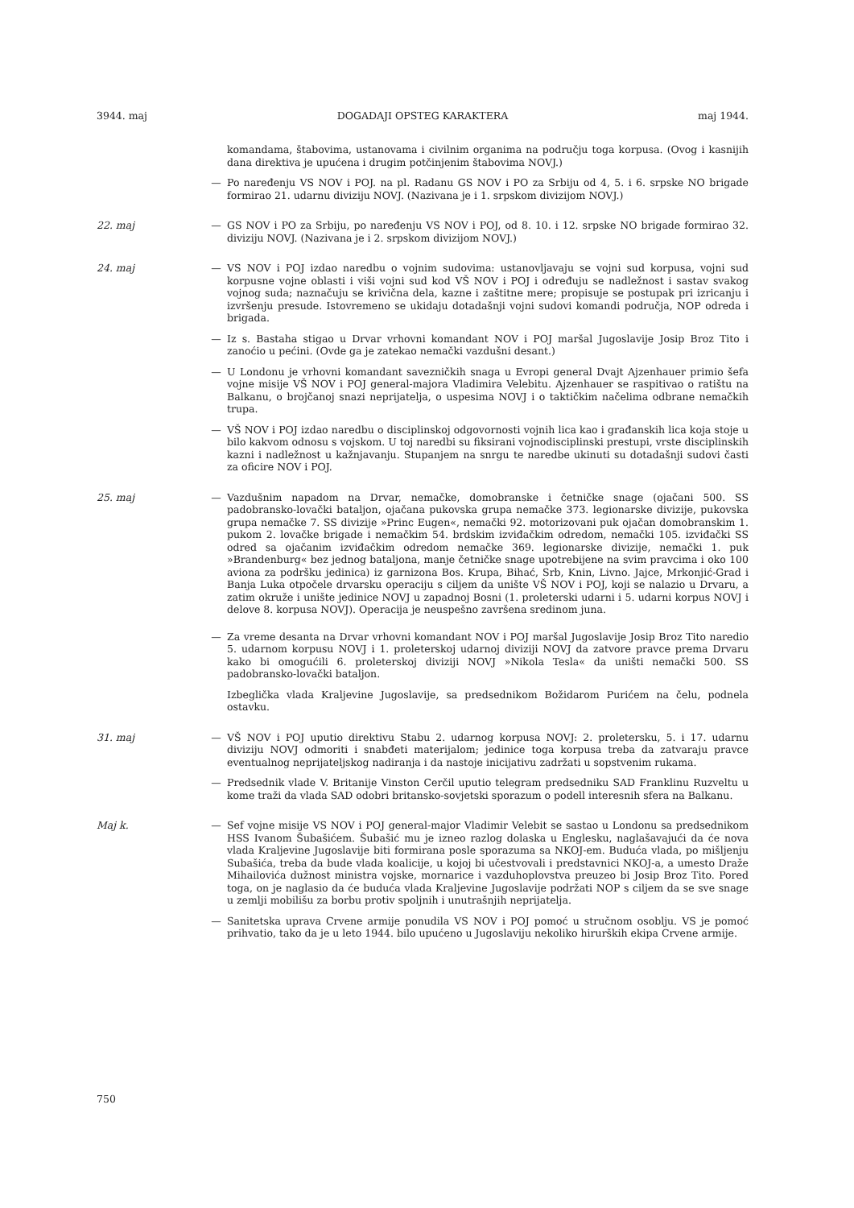3944. maj DOGADAJI OPSTEG KARAKTERA maj 1944.
komandama, štabovima, ustanovama i civilnim organima na području toga korpusa. (Ovog i kasnijih dana direktiva je upućena i drugim potčinjenim štabovima NOVJ.)
— Po naređenju VS NOV i POJ. na pl. Radanu GS NOV i PO za Srbiju od 4, 5. i 6. srpske NO brigade formirao 21. udarnu diviziju NOVJ. (Nazivana je i 1. srpskom divizijom NOVJ.)
22. maj — GS NOV i PO za Srbiju, po naređenju VS NOV i POJ, od 8. 10. i 12. srpske NO brigade formirao 32. diviziju NOVJ. (Nazivana je i 2. srpskom divizijom NOVJ.)
24. maj — VS NOV i POJ izdao naredbu o vojnim sudovima: ustanovljavaju se vojni sud korpusa, vojni sud korpusne vojne oblasti i viši vojni sud kod VŠ NOV i POJ i određuju se nadležnost i sastav svakog vojnog suda; naznačuju se krivična dela, kazne i zaštitne mere; propisuje se postupak pri izricanju i izvršenju presude. Istovremeno se ukidaju dotadašnji vojni sudovi komandi područja, NOP odreda i brigada.
— Iz s. Bastaha stigao u Drvar vrhovni komandant NOV i POJ maršal Jugoslavije Josip Broz Tito i zanoćio u pećini. (Ovde ga je zatekao nemački vazdušni desant.)
— U Londonu je vrhovni komandant savezničkih snaga u Evropi general Dvajt Ajzenhauer primio šefa vojne misije VŠ NOV i POJ general-majora Vladimira Velebitu. Ajzenhauer se raspitivao o ratištu na Balkanu, o brojčanoj snazi neprijatelja, o uspesima NOVJ i o taktičkim načelima odbrane nemačkih trupa.
— VŠ NOV i POJ izdao naredbu o disciplinskoj odgovornosti vojnih lica kao i građanskih lica koja stoje u bilo kakvom odnosu s vojskom. U toj naredbi su fiksirani vojnodisciplinski prestupi, vrste disciplinskih kazni i nadležnost u kažnjavanju. Stupanjem na snrgu te naredbe ukinuti su dotadašnji sudovi časti za oficire NOV i POJ.
25. maj — Vazdušnim napadom na Drvar, nemačke, domobranske i četničke snage (ojačani 500. SS padobransko-lovački bataljon, ojačana pukovska grupa nemačke 373. legionarske divizije, pukovska grupa nemačke 7. SS divizije »Princ Eugen«, nemački 92. motorizovani puk ojačan domobranskim 1. pukom 2. lovačke brigade i nemačkim 54. brdskim izviđačkim odredom, nemački 105. izviđački SS odred sa ojačanim izviđačkim odredom nemačke 369. legionarske divizije, nemački 1. puk »Brandenburg« bez jednog bataljona, manje četničke snage upotrebijene na svim pravcima i oko 100 aviona za podršku jedinica) iz garnizona Bos. Krupa, Bihać, Srb, Knin, Livno. Jajce, Mrkonjić-Grad i Banja Luka otpočele drvarsku operaciju s ciljem da unište VŠ NOV i POJ, koji se nalazio u Drvaru, a zatim okruže i unište jedinice NOVJ u zapadnoj Bosni (1. proleterski udarni i 5. udarni korpus NOVJ i delove 8. korpusa NOVJ). Operacija je neuspešno završena sredinom juna.
— Za vreme desanta na Drvar vrhovni komandant NOV i POJ maršal Jugoslavije Josip Broz Tito naredio 5. udarnom korpusu NOVJ i 1. proleterskoj udarnoj diviziji NOVJ da zatvore pravce prema Drvaru kako bi omogućili 6. proleterskoj diviziji NOVJ »Nikola Tesla« da uništi nemački 500. SS padobransko-lovački bataljon.
Izbeglička vlada Kraljevine Jugoslavije, sa predsednikom Božidarom Purićem na čelu, podnela ostavku.
31. maj — VŠ NOV i POJ uputio direktivu Stabu 2. udarnog korpusa NOVJ: 2. proletersku, 5. i 17. udarnu diviziju NOVJ odmoriti i snabđeti materijalom; jedinice toga korpusa treba da zatvaraju pravce eventualnog neprijateljskog nadiranja i da nastoje inicijativu zadržati u sopstvenim rukama.
— Predsednik vlade V. Britanije Vinston Cerčil uputio telegram predsedniku SAD Franklinu Ruzveltu u kome traži da vlada SAD odobri britansko-sovjetski sporazum o podell interesnih sfera na Balkanu.
Maj k. — Sef vojne misije VS NOV i POJ general-major Vladimir Velebit se sastao u Londonu sa predsednikom HSS Ivanom Šubašićem. Šubašić mu je izneo razlog dolaska u Englesku, naglašavajući da će nova vlada Kraljevine Jugoslavije biti formirana posle sporazuma sa NKOJ-em. Buduća vlada, po mišljenju Subašića, treba da bude vlada koalicije, u kojoj bi učestvovali i predstavnici NKOJ-a, a umesto Draže Mihailovića dužnost ministra vojske, mornarice i vazduhoplovstva preuzeo bi Josip Broz Tito. Pored toga, on je naglasio da će buduća vlada Kraljevine Jugoslavije podržati NOP s ciljem da se sve snage u zemlji mobilišu za borbu protiv spoljnih i unutrašnjih neprijatelja.
— Sanitetska uprava Crvene armije ponudila VS NOV i POJ pomoć u stručnom osoblju. VS je pomoć prihvatio, tako da je u leto 1944. bilo upućeno u Jugoslaviju nekoliko hirurških ekipa Crvene armije.
750